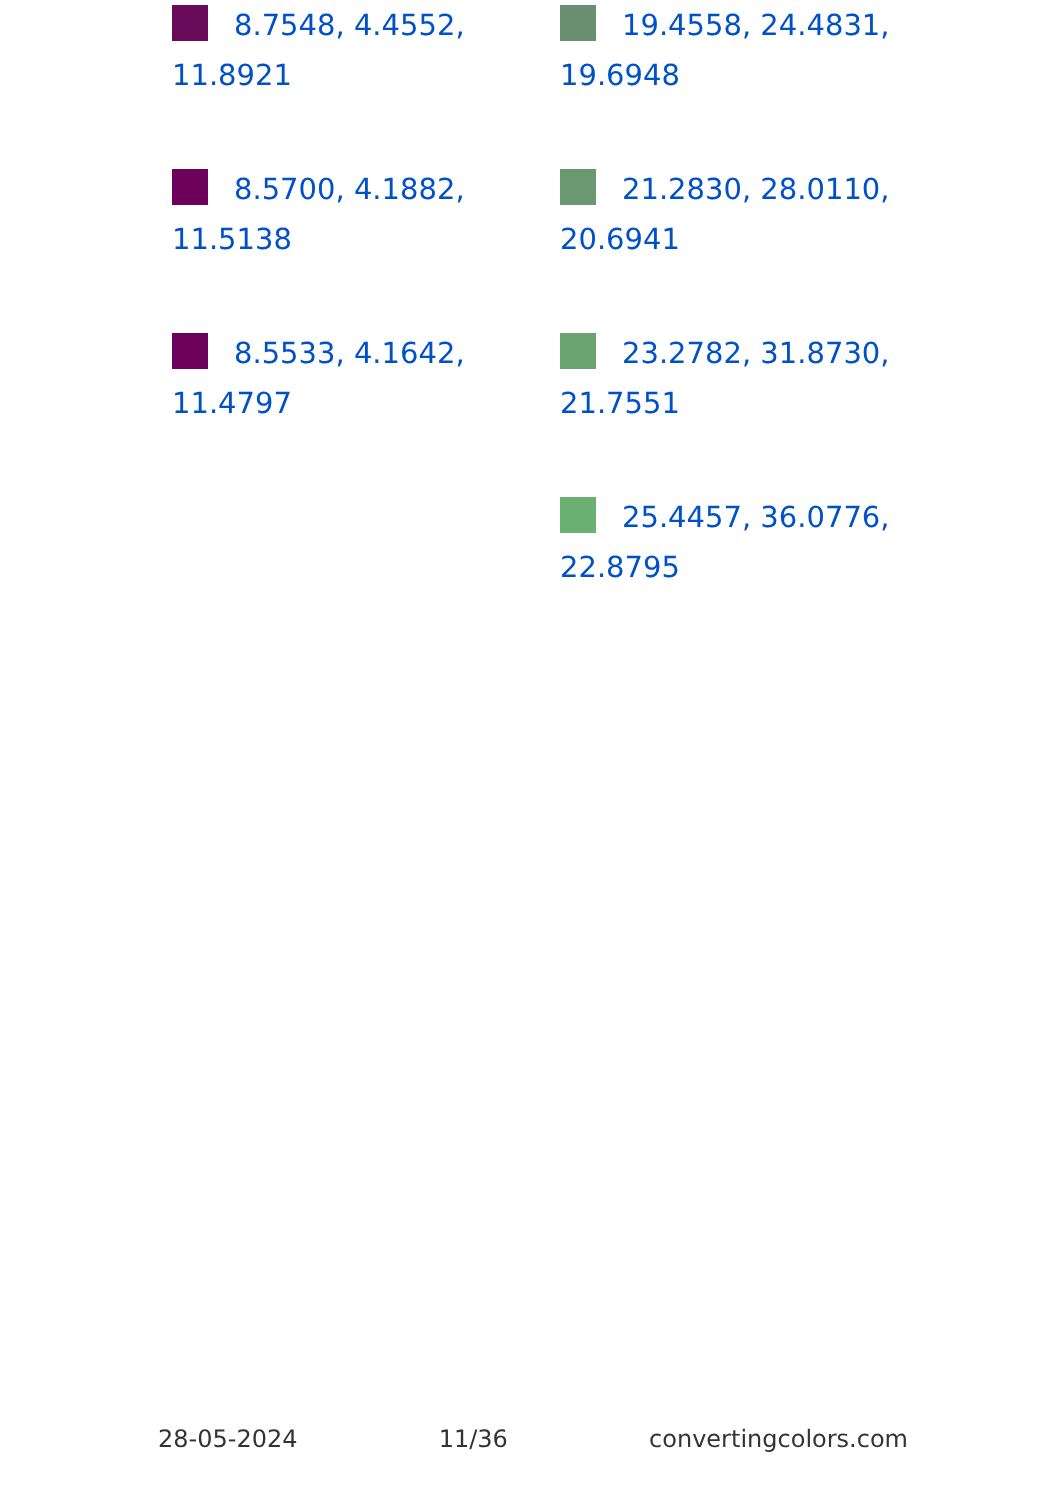8.7548, 4.4552, 11.8921
8.5700, 4.1882, 11.5138
8.5533, 4.1642, 11.4797
19.4558, 24.4831, 19.6948
21.2830, 28.0110, 20.6941
23.2782, 31.8730, 21.7551
25.4457, 36.0776, 22.8795
28-05-2024 11/36 convertingcolors.com